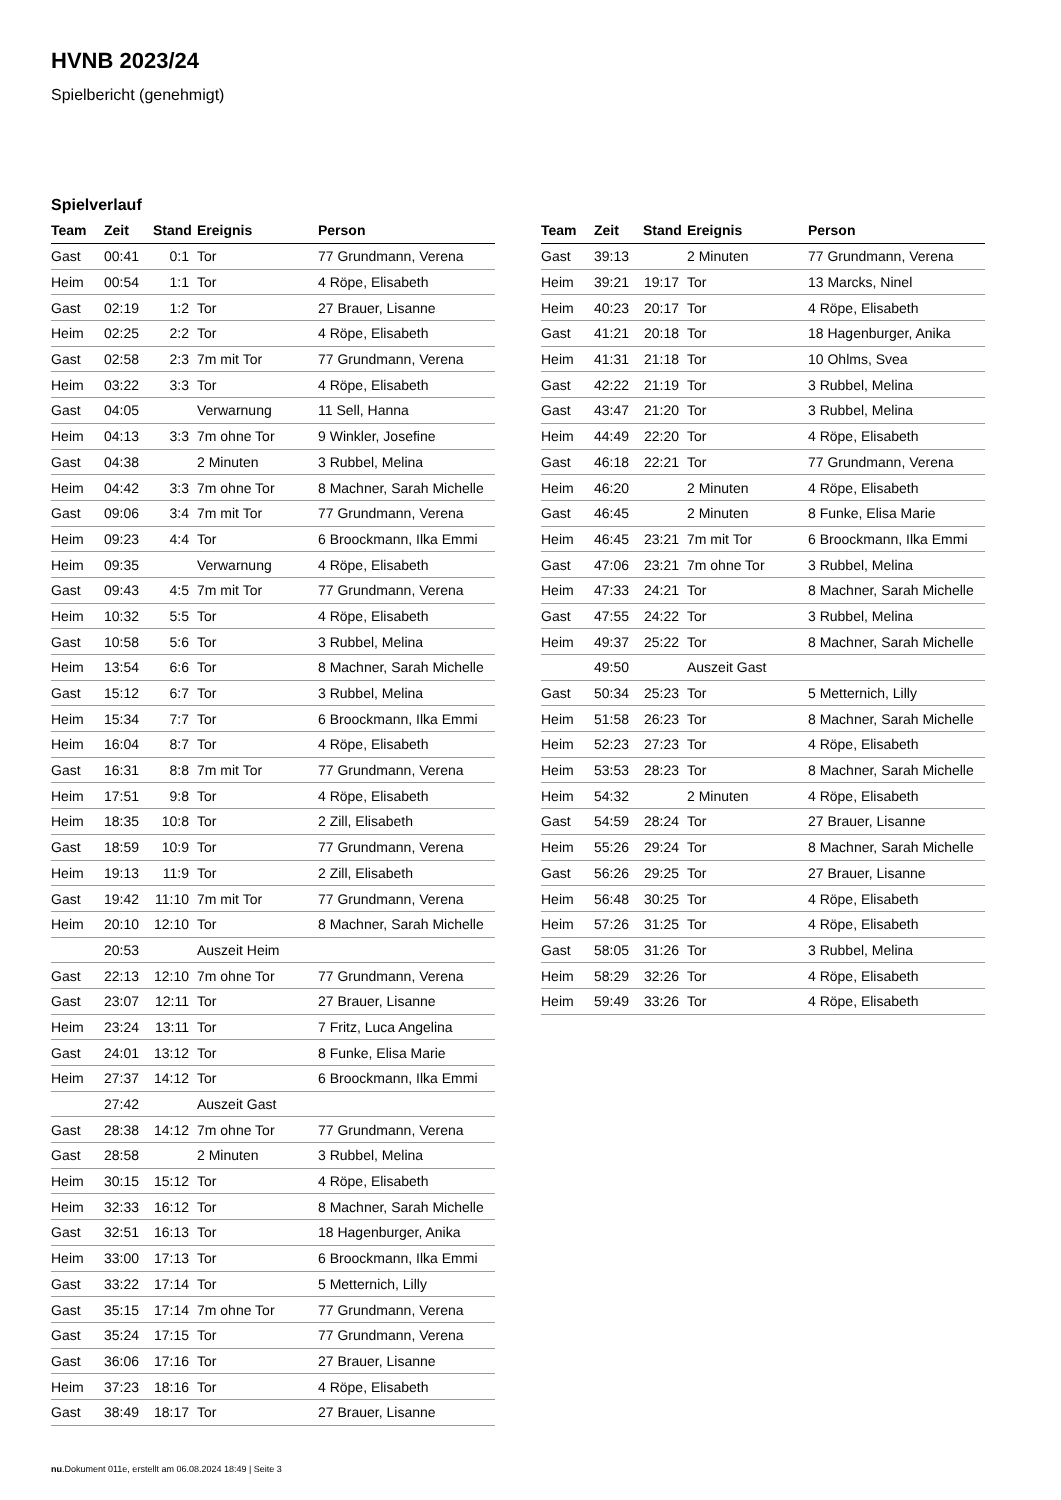HVNB 2023/24
Spielbericht (genehmigt)
Spielverlauf
| Team | Zeit | Stand | Ereignis | Person |
| --- | --- | --- | --- | --- |
| Gast | 00:41 | 0:1 | Tor | 77 Grundmann, Verena |
| Heim | 00:54 | 1:1 | Tor | 4 Röpe, Elisabeth |
| Gast | 02:19 | 1:2 | Tor | 27 Brauer, Lisanne |
| Heim | 02:25 | 2:2 | Tor | 4 Röpe, Elisabeth |
| Gast | 02:58 | 2:3 | 7m mit Tor | 77 Grundmann, Verena |
| Heim | 03:22 | 3:3 | Tor | 4 Röpe, Elisabeth |
| Gast | 04:05 | | Verwarnung | 11 Sell, Hanna |
| Heim | 04:13 | 3:3 | 7m ohne Tor | 9 Winkler, Josefine |
| Gast | 04:38 | | 2 Minuten | 3 Rubbel, Melina |
| Heim | 04:42 | 3:3 | 7m ohne Tor | 8 Machner, Sarah Michelle |
| Gast | 09:06 | 3:4 | 7m mit Tor | 77 Grundmann, Verena |
| Heim | 09:23 | 4:4 | Tor | 6 Broockmann, Ilka Emmi |
| Heim | 09:35 | | Verwarnung | 4 Röpe, Elisabeth |
| Gast | 09:43 | 4:5 | 7m mit Tor | 77 Grundmann, Verena |
| Heim | 10:32 | 5:5 | Tor | 4 Röpe, Elisabeth |
| Gast | 10:58 | 5:6 | Tor | 3 Rubbel, Melina |
| Heim | 13:54 | 6:6 | Tor | 8 Machner, Sarah Michelle |
| Gast | 15:12 | 6:7 | Tor | 3 Rubbel, Melina |
| Heim | 15:34 | 7:7 | Tor | 6 Broockmann, Ilka Emmi |
| Heim | 16:04 | 8:7 | Tor | 4 Röpe, Elisabeth |
| Gast | 16:31 | 8:8 | 7m mit Tor | 77 Grundmann, Verena |
| Heim | 17:51 | 9:8 | Tor | 4 Röpe, Elisabeth |
| Heim | 18:35 | 10:8 | Tor | 2 Zill, Elisabeth |
| Gast | 18:59 | 10:9 | Tor | 77 Grundmann, Verena |
| Heim | 19:13 | 11:9 | Tor | 2 Zill, Elisabeth |
| Gast | 19:42 | 11:10 | 7m mit Tor | 77 Grundmann, Verena |
| Heim | 20:10 | 12:10 | Tor | 8 Machner, Sarah Michelle |
| | 20:53 | | Auszeit Heim | |
| Gast | 22:13 | 12:10 | 7m ohne Tor | 77 Grundmann, Verena |
| Gast | 23:07 | 12:11 | Tor | 27 Brauer, Lisanne |
| Heim | 23:24 | 13:11 | Tor | 7 Fritz, Luca Angelina |
| Gast | 24:01 | 13:12 | Tor | 8 Funke, Elisa Marie |
| Heim | 27:37 | 14:12 | Tor | 6 Broockmann, Ilka Emmi |
| | 27:42 | | Auszeit Gast | |
| Gast | 28:38 | 14:12 | 7m ohne Tor | 77 Grundmann, Verena |
| Gast | 28:58 | | 2 Minuten | 3 Rubbel, Melina |
| Heim | 30:15 | 15:12 | Tor | 4 Röpe, Elisabeth |
| Heim | 32:33 | 16:12 | Tor | 8 Machner, Sarah Michelle |
| Gast | 32:51 | 16:13 | Tor | 18 Hagenburger, Anika |
| Heim | 33:00 | 17:13 | Tor | 6 Broockmann, Ilka Emmi |
| Gast | 33:22 | 17:14 | Tor | 5 Metternich, Lilly |
| Gast | 35:15 | 17:14 | 7m ohne Tor | 77 Grundmann, Verena |
| Gast | 35:24 | 17:15 | Tor | 77 Grundmann, Verena |
| Gast | 36:06 | 17:16 | Tor | 27 Brauer, Lisanne |
| Heim | 37:23 | 18:16 | Tor | 4 Röpe, Elisabeth |
| Gast | 38:49 | 18:17 | Tor | 27 Brauer, Lisanne |
| Team | Zeit | Stand | Ereignis | Person |
| --- | --- | --- | --- | --- |
| Gast | 39:13 | | 2 Minuten | 77 Grundmann, Verena |
| Heim | 39:21 | 19:17 | Tor | 13 Marcks, Ninel |
| Heim | 40:23 | 20:17 | Tor | 4 Röpe, Elisabeth |
| Gast | 41:21 | 20:18 | Tor | 18 Hagenburger, Anika |
| Heim | 41:31 | 21:18 | Tor | 10 Ohlms, Svea |
| Gast | 42:22 | 21:19 | Tor | 3 Rubbel, Melina |
| Gast | 43:47 | 21:20 | Tor | 3 Rubbel, Melina |
| Heim | 44:49 | 22:20 | Tor | 4 Röpe, Elisabeth |
| Gast | 46:18 | 22:21 | Tor | 77 Grundmann, Verena |
| Heim | 46:20 | | 2 Minuten | 4 Röpe, Elisabeth |
| Gast | 46:45 | | 2 Minuten | 8 Funke, Elisa Marie |
| Heim | 46:45 | 23:21 | 7m mit Tor | 6 Broockmann, Ilka Emmi |
| Gast | 47:06 | 23:21 | 7m ohne Tor | 3 Rubbel, Melina |
| Heim | 47:33 | 24:21 | Tor | 8 Machner, Sarah Michelle |
| Gast | 47:55 | 24:22 | Tor | 3 Rubbel, Melina |
| Heim | 49:37 | 25:22 | Tor | 8 Machner, Sarah Michelle |
| | 49:50 | | Auszeit Gast | |
| Gast | 50:34 | 25:23 | Tor | 5 Metternich, Lilly |
| Heim | 51:58 | 26:23 | Tor | 8 Machner, Sarah Michelle |
| Heim | 52:23 | 27:23 | Tor | 4 Röpe, Elisabeth |
| Heim | 53:53 | 28:23 | Tor | 8 Machner, Sarah Michelle |
| Heim | 54:32 | | 2 Minuten | 4 Röpe, Elisabeth |
| Gast | 54:59 | 28:24 | Tor | 27 Brauer, Lisanne |
| Heim | 55:26 | 29:24 | Tor | 8 Machner, Sarah Michelle |
| Gast | 56:26 | 29:25 | Tor | 27 Brauer, Lisanne |
| Heim | 56:48 | 30:25 | Tor | 4 Röpe, Elisabeth |
| Heim | 57:26 | 31:25 | Tor | 4 Röpe, Elisabeth |
| Gast | 58:05 | 31:26 | Tor | 3 Rubbel, Melina |
| Heim | 58:29 | 32:26 | Tor | 4 Röpe, Elisabeth |
| Heim | 59:49 | 33:26 | Tor | 4 Röpe, Elisabeth |
nu.Dokument 011e, erstellt am 06.08.2024 18:49 | Seite 3